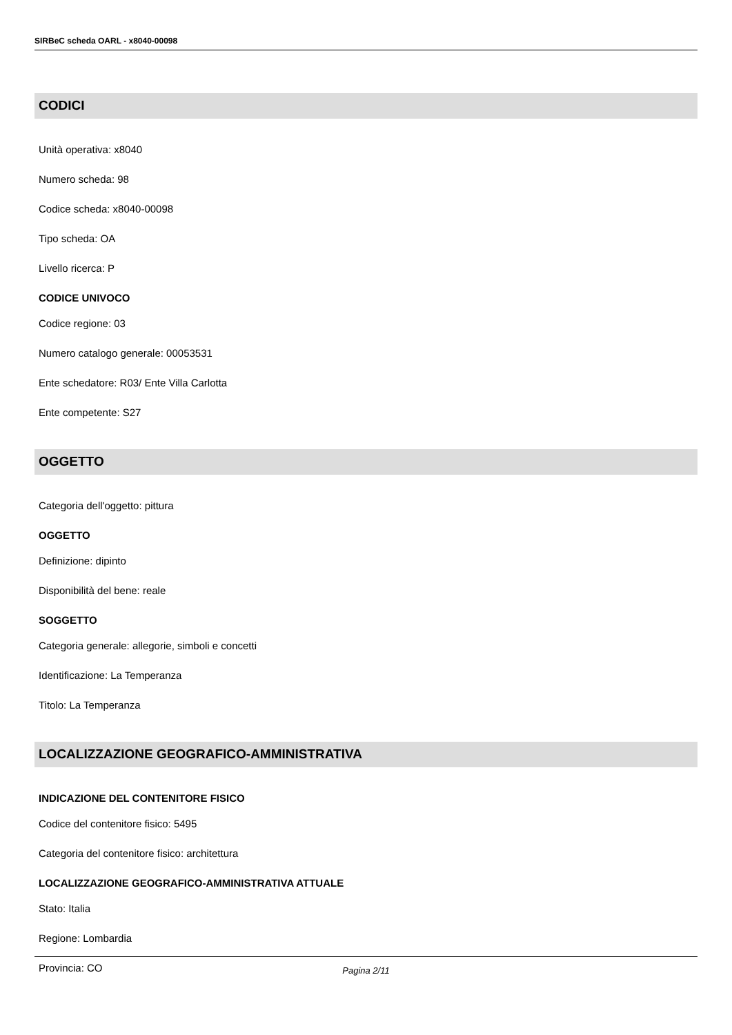SIRBeC scheda OARL - x8040-00098
CODICI
Unità operativa: x8040
Numero scheda: 98
Codice scheda: x8040-00098
Tipo scheda: OA
Livello ricerca: P
CODICE UNIVOCO
Codice regione: 03
Numero catalogo generale: 00053531
Ente schedatore: R03/ Ente Villa Carlotta
Ente competente: S27
OGGETTO
Categoria dell'oggetto: pittura
OGGETTO
Definizione: dipinto
Disponibilità del bene: reale
SOGGETTO
Categoria generale: allegorie, simboli e concetti
Identificazione: La Temperanza
Titolo: La Temperanza
LOCALIZZAZIONE GEOGRAFICO-AMMINISTRATIVA
INDICAZIONE DEL CONTENITORE FISICO
Codice del contenitore fisico: 5495
Categoria del contenitore fisico: architettura
LOCALIZZAZIONE GEOGRAFICO-AMMINISTRATIVA ATTUALE
Stato: Italia
Regione: Lombardia
Provincia: CO
Pagina 2/11